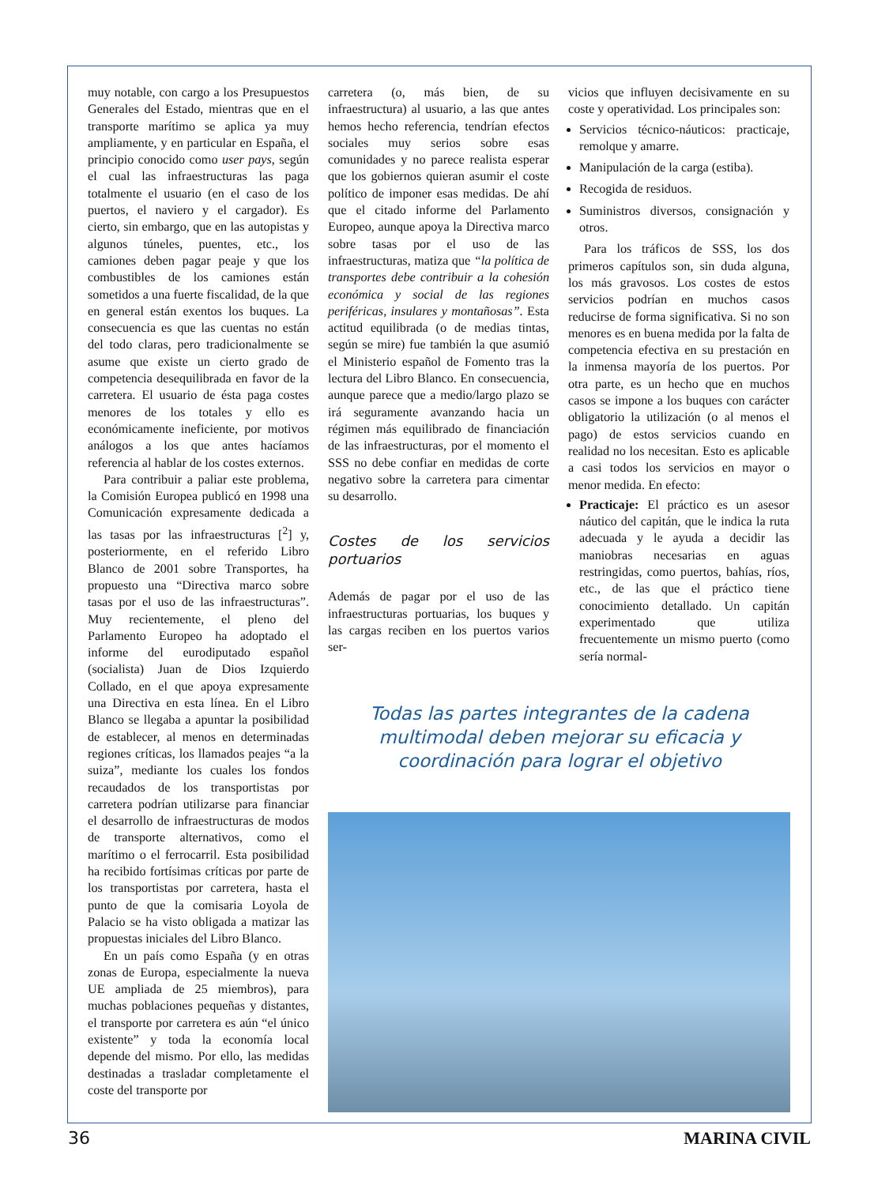muy notable, con cargo a los Presupuestos Generales del Estado, mientras que en el transporte marítimo se aplica ya muy ampliamente, y en particular en España, el principio conocido como user pays, según el cual las infraestructuras las paga totalmente el usuario (en el caso de los puertos, el naviero y el cargador). Es cierto, sin embargo, que en las autopistas y algunos túneles, puentes, etc., los camiones deben pagar peaje y que los combustibles de los camiones están sometidos a una fuerte fiscalidad, de la que en general están exentos los buques. La consecuencia es que las cuentas no están del todo claras, pero tradicionalmente se asume que existe un cierto grado de competencia desequilibrada en favor de la carretera. El usuario de ésta paga costes menores de los totales y ello es económicamente ineficiente, por motivos análogos a los que antes hacíamos referencia al hablar de los costes externos.
Para contribuir a paliar este problema, la Comisión Europea publicó en 1998 una Comunicación expresamente dedicada a las tasas por las infraestructuras [<sup>2</sup>] y, posteriormente, en el referido Libro Blanco de 2001 sobre Transportes, ha propuesto una “Directiva marco sobre tasas por el uso de las infraestructuras”. Muy recientemente, el pleno del Parlamento Europeo ha adoptado el informe del eurodiputado español (socialista) Juan de Dios Izquierdo Collado, en el que apoya expresamente una Directiva en esta línea. En el Libro Blanco se llegaba a apuntar la posibilidad de establecer, al menos en determinadas regiones críticas, los llamados peajes “a la suiza”, mediante los cuales los fondos recaudados de los transportistas por carretera podrían utilizarse para financiar el desarrollo de infraestructuras de modos de transporte alternativos, como el marítimo o el ferrocarril. Esta posibilidad ha recibido fortísimas críticas por parte de los transportistas por carretera, hasta el punto de que la comisaria Loyola de Palacio se ha visto obligada a matizar las propuestas iniciales del Libro Blanco.
En un país como España (y en otras zonas de Europa, especialmente la nueva UE ampliada de 25 miembros), para muchas poblaciones pequeñas y distantes, el transporte por carretera es aún “el único existente” y toda la economía local depende del mismo. Por ello, las medidas destinadas a trasladar completamente el coste del transporte por
carretera (o, más bien, de su infraestructura) al usuario, a las que antes hemos hecho referencia, tendrían efectos sociales muy serios sobre esas comunidades y no parece realista esperar que los gobiernos quieran asumir el coste político de imponer esas medidas. De ahí que el citado informe del Parlamento Europeo, aunque apoya la Directiva marco sobre tasas por el uso de las infraestructuras, matiza que “la política de transportes debe contribuir a la cohesión económica y social de las regiones periféricas, insulares y montañosas”. Esta actitud equilibrada (o de medias tintas, según se mire) fue también la que asumió el Ministerio español de Fomento tras la lectura del Libro Blanco. En consecuencia, aunque parece que a medio/largo plazo se irá seguramente avanzando hacia un régimen más equilibrado de financiación de las infraestructuras, por el momento el SSS no debe confiar en medidas de corte negativo sobre la carretera para cimentar su desarrollo.
Costes de los servicios portuarios
Además de pagar por el uso de las infraestructuras portuarias, los buques y las cargas reciben en los puertos varios ser-
vicios que influyen decisivamente en su coste y operatividad. Los principales son:
Servicios técnico-náuticos: practicaje, remolque y amarre.
Manipulación de la carga (estiba).
Recogida de residuos.
Suministros diversos, consignación y otros.
Para los tráficos de SSS, los dos primeros capítulos son, sin duda alguna, los más gravosos. Los costes de estos servicios podrían en muchos casos reducirse de forma significativa. Si no son menores es en buena medida por la falta de competencia efectiva en su prestación en la inmensa mayoría de los puertos. Por otra parte, es un hecho que en muchos casos se impone a los buques con carácter obligatorio la utilización (o al menos el pago) de estos servicios cuando en realidad no los necesitan. Esto es aplicable a casi todos los servicios en mayor o menor medida. En efecto:
Practicaje: El práctico es un asesor náutico del capitán, que le indica la ruta adecuada y le ayuda a decidir las maniobras necesarias en aguas restringidas, como puertos, bahías, ríos, etc., de las que el práctico tiene conocimiento detallado. Un capitán experimentado que utiliza frecuentemente un mismo puerto (como sería normal-
Todas las partes integrantes de la cadena multimodal deben mejorar su eficacia y coordinación para lograr el objetivo
36 MARINA CIVIL